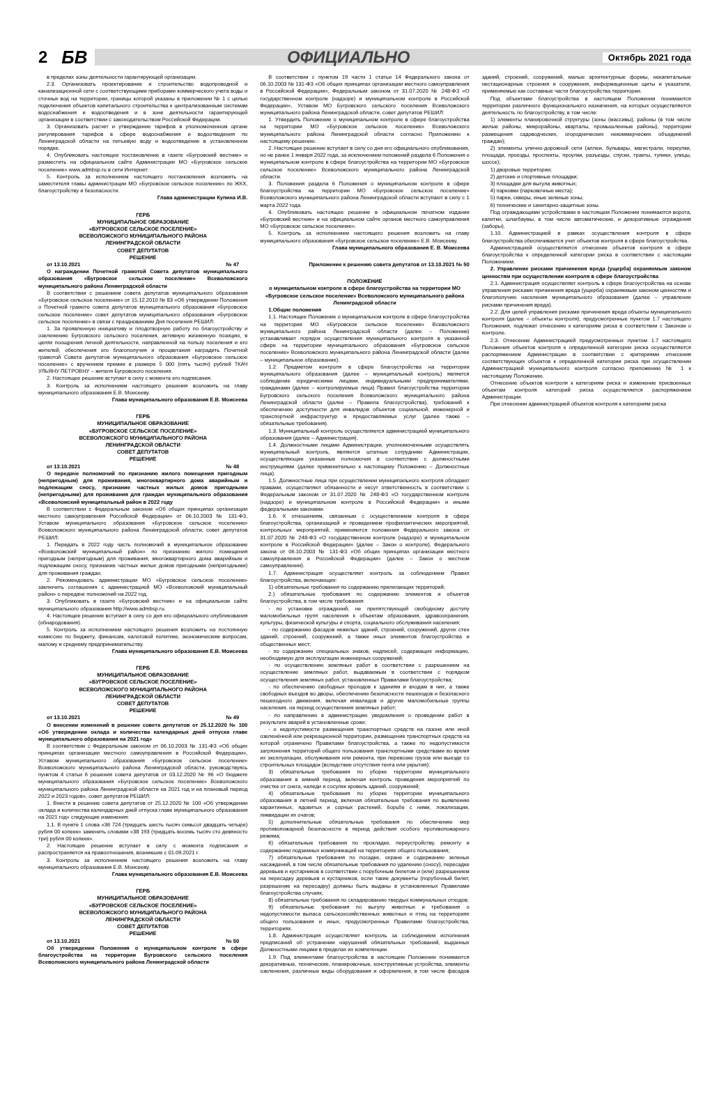2 БВ ОФИЦИАЛЬНО Октябрь 2021 года
в пределах зоны деятельности гарантирующей организации.
2.3. Организовать проектирование и строительство водопроводной и канализационной сети с соответствующими приборами коммерческого учета воды и сточных вод на территории, границы которой указаны в приложении № 1 с целью подключения объектов капитального строительства к централизованным системам водоснабжения и водоотведения и в зоне деятельности гарантирующей организации в соответствии с законодательством Российской Федерации.
3. Организовать расчет и утверждение тарифов в уполномоченном органе регулирования тарифов в сфере водоснабжения и водоотведения по Ленинградской области на питьевую воду и водоотведение в установленном порядке.
4. Опубликовать настоящее постановление в газете «Бугровский вестник» и разместить на официальном сайте Администрации МО «Бугровское сельское поселение» www.admbsp.ru в сети Интернет.
5. Контроль за исполнением настоящего постановления возложить на заместителя главы администрации МО «Бугровское сельское поселение» по ЖКХ, благоустройству и безопасности.
Глава администрации Купина И.В.
ГЕРБ
МУНИЦИПАЛЬНОЕ ОБРАЗОВАНИЕ
«БУГРОВСКОЕ СЕЛЬСКОЕ ПОСЕЛЕНИЕ»
ВСЕВОЛОЖСКОГО МУНИЦИПАЛЬНОГО РАЙОНА
ЛЕНИНГРАДСКОЙ ОБЛАСТИ
СОВЕТ ДЕПУТАТОВ
РЕШЕНИЕ
от 13.10.2021 № 47
О награждении Почетной грамотой Совета депутатов муниципального образования «Бугровское сельское поселение» Всеволожского муниципального района Ленинградской области
В соответствии с решением совета депутатов муниципального образования «Бугровское сельское поселение» от 15.12.2010 № 83 «Об утверждении Положения о Почетной грамоте совета депутатов муниципального образования «Бугровское сельское поселение» совет депутатов муниципального образования «Бугровское сельское поселение» в связи с празднованием Дня поселения РЕШИЛ:
1. За проявленную инициативу и плодотворную работу по благоустройству и озеленению Бугровского сельского поселения, активную жизненную позицию, в целях поощрения личной деятельности, направленной на пользу поселения и его жителей, обеспечения его благополучия и процветания наградить Почетной грамотой Совета депутатов муниципального образования «Бугровское сельское поселение» с вручением премии в размере 5 000 (пять тысяч) рублей ТКАЧ УЛЬЯНУ ПЕТРОВНУ – жителя Бугровского поселения.
2. Настоящее решение вступает в силу с момента его подписания.
3. Контроль за исполнением настоящего решения возложить на главу муниципального образования Е.В. Моисееву.
Глава муниципального образования Е.В. Моисеева
ГЕРБ
МУНИЦИПАЛЬНОЕ ОБРАЗОВАНИЕ
«БУГРОВСКОЕ СЕЛЬСКОЕ ПОСЕЛЕНИЕ»
ВСЕВОЛОЖСКОГО МУНИЦИПАЛЬНОГО РАЙОНА
ЛЕНИНГРАДСКОЙ ОБЛАСТИ
СОВЕТ ДЕПУТАТОВ
РЕШЕНИЕ
от 13.10.2021 № 48
О передаче полномочий по признанию жилого помещения пригодным (непригодным) для проживания, многоквартирного дома аварийным и подлежащим сносу, признание частных жилых домов пригодными (непригодными) для проживания для граждан муниципального образования «Всеволожский муниципальный район в 2022 году
В соответствии с Федеральным законом «Об общих принципах организации местного самоуправления Российской Федерации» от 06.10.2003 № 131-ФЗ, Уставом муниципального образования «Бугровское сельское поселение» Всеволожского муниципального района Ленинградской области, совет депутатов РЕШИЛ:
1. Передать в 2022 году часть полномочий в муниципальное образование «Всеволожский муниципальный район» по признанию жилого помещения пригодным (непригодным) для проживания, многоквартирного дома аварийным и подлежащим сносу, признание частных жилых домов пригодными (непригодными) для проживания граждан.
2. Рекомендовать администрации МО «Бугровское сельское поселение» заключить соглашения с администрацией МО «Всеволожский муниципальный район» о передаче полномочий на 2022 год.
3. Опубликовать в газете «Бугровский вестник» и на официальном сайте муниципального образования http://www.admbsp.ru.
4. Настоящее решение вступает в силу со дня его официального опубликования (обнародования).
5. Контроль за исполнением настоящего решения возложить на постоянную комиссию по бюджету, финансам, налоговой политике, экономическим вопросам, малому и среднему предпринимательству.
Глава муниципального образования Е.В. Моисеева
ГЕРБ
МУНИЦИПАЛЬНОЕ ОБРАЗОВАНИЕ
«БУГРОВСКОЕ СЕЛЬСКОЕ ПОСЕЛЕНИЕ»
ВСЕВОЛОЖСКОГО МУНИЦИПАЛЬНОГО РАЙОНА
ЛЕНИНГРАДСКОЙ ОБЛАСТИ
СОВЕТ ДЕПУТАТОВ
РЕШЕНИЕ
от 13.10.2021 № 49
О внесении изменений в решение совета депутатов от 25.12.2020 № 100 «Об утверждении оклада и количества календарных дней отпуска главе муниципального образования на 2021 год»
В соответствии с Федеральным законом от 06.10.2003 № 131-ФЗ «Об общих принципах организации местного самоуправления в Российской Федерации», Уставом муниципального образования «Бугровское сельское поселение» Всеволожского муниципального района Ленинградской области, руководствуясь пунктом 4 статьи 6 решения совета депутатов от 03.12.2020 № 96 «О бюджете муниципального образования «Бугровское сельское поселение» Всеволожского муниципального района Ленинградской области на 2021 год и на плановый период 2022 и 2023 годов», совет депутатов РЕШИЛ:
1. Внести в решение совета депутатов от 25.12.2020 № 100 «Об утверждении оклада и количества календарных дней отпуска главе муниципального образования на 2021 год» следующие изменения:
1.1. В пункте 1 слова «36 724 (тридцать шесть тысяч семьсот двадцать четыре) рубля 00 копеек» заменить словами «38 193 (тридцать восемь тысяч сто девяносто три) рубля 00 копеек».
2. Настоящее решение вступает в силу с момента подписания и распространяется на правоотношения, возникшие с 01.09.2021 г.
3. Контроль за исполнением настоящего решения возложить на главу муниципального образования Е.В. Моисееву.
Глава муниципального образования Е.В. Моисеева
ГЕРБ
МУНИЦИПАЛЬНОЕ ОБРАЗОВАНИЕ
«БУГРОВСКОЕ СЕЛЬСКОЕ ПОСЕЛЕНИЕ»
ВСЕВОЛОЖСКОГО МУНИЦИПАЛЬНОГО РАЙОНА
ЛЕНИНГРАДСКОЙ ОБЛАСТИ
СОВЕТ ДЕПУТАТОВ
РЕШЕНИЕ
от 13.10.2021 № 50
Об утверждении Положения о муниципальном контроле в сфере благоустройства на территории Бугровского сельского поселения Всеволожского муниципального района Ленинградской области
В соответствии с пунктом 19 части 1 статьи 14 Федерального закона от 06.10.2003 № 131-ФЗ «Об общих принципах организации местного самоуправления в Российской Федерации», Федеральным законом от 31.07.2020 № 248-ФЗ «О государственном контроле (надзоре) и муниципальном контроле в Российской Федерации», Уставом МО Бугровского сельского поселения Всеволожского муниципального района Ленинградской области, совет депутатов РЕШИЛ:
1. Утвердить Положение о муниципальном контроле в сфере благоустройства на территории МО «Бугровское сельское поселение» Всеволожского муниципального района Ленинградской области согласно Приложению к настоящему решению.
2. Настоящее решение вступает в силу со дня его официального опубликования, но не ранее 1 января 2022 года, за исключением положений раздела 6 Положения о муниципальном контроле в сфере благоустройства на территории МО «Бугровское сельское поселение» Всеволожского муниципального района Ленинградской области.
3. Положения раздела 6 Положения о муниципальном контроле в сфере благоустройства на территории МО «Бугровское сельское поселение» Всеволожского муниципального района Ленинградской области вступают в силу с 1 марта 2022 года.
4. Опубликовать настоящее решение в официальном печатном издании «Бугровский вестник» и на официальном сайте органов местного самоуправления МО «Бугровское сельское поселение».
5. Контроль за исполнением настоящего решения возложить на главу муниципального образования «Бугровское сельское поселение» Е.В. Моисееву.
Глава муниципального образования Е. В. Моисеева
Приложение к решению совета депутатов от 13.10.2021 № 50
ПОЛОЖЕНИЕ
о муниципальном контроле в сфере благоустройства на территории МО «Бугровское сельское поселение» Всеволожского муниципального района Ленинградской области
1.Общие положения
1.1. Настоящее Положение о муниципальном контроле в сфере благоустройства на территории МО «Бугровское сельское поселение» Всеволожского муниципального района Ленинградской области (далее – Положение) устанавливает порядок осуществления муниципального контроля в указанной сфере на территории муниципального образования «Бугровское сельское поселение» Всеволожского муниципального района Ленинградской области (далее – муниципальное образование).
1.2. Предметом контроля в сфере благоустройства на территории муниципального образования (далее – муниципальный контроль) является соблюдение юридическими лицами, индивидуальными предпринимателями, гражданами (далее – контролируемые лица) Правил благоустройства территории Бугровского сельского поселения Всеволожского муниципального района Ленинградской области (далее – Правила благоустройства), требований к обеспечению доступности для инвалидов объектов социальной, инженерной и транспортной инфраструктур и предоставляемых услуг (далее также – обязательные требования).
1.3. Муниципальный контроль осуществляется администрацией муниципального образования (далее – Администрация).
1.4. Должностными лицами Администрации, уполномоченными осуществлять муниципальный контроль, являются штатные сотрудники Администрации, осуществляющие указанные полномочия в соответствии с должностными инструкциями (далее применительно к настоящему Положению – Должностные лица).
1.5. Должностные лица при осуществлении муниципального контроля обладают правами, осуществляют обязанности и несут ответственность в соответствии с Федеральным законом от 31.07.2020 № 248-ФЗ «О государственном контроле (надзоре) и муниципальном контроле в Российской Федерации» и иными федеральными законами.
1.6. К отношениям, связанным с осуществлением контроля в сфере благоустройства, организацией и проведением профилактических мероприятий, контрольных мероприятий, применяются положения Федерального закона от 31.07.2020 № 248-ФЗ «О государственном контроле (надзоре) и муниципальном контроле в Российской Федерации» (далее – Закон о контроле), Федерального закона от 06.10.2003 № 131-ФЗ «Об общих принципах организации местного самоуправления в Российской Федерации» (далее – Закон о местном самоуправлении).
1.7. Администрация осуществляет контроль за соблюдением Правил благоустройства, включающих:
1) обязательные требования по содержанию прилегающих территорий;
2.) обязательные требования по содержанию элементов и объектов благоустройства, в том числе требования:
- по установке ограждений, не препятствующей свободному доступу маломобильных групп населения к объектам образования, здравоохранения, культуры, физической культуры и спорта, социального обслуживания населения;
- по содержанию фасадов нежилых зданий, строений, сооружений, других стен зданий, строений, сооружений, а также иных элементов благоустройства и общественных мест;
- по содержанию специальных знаков, надписей, содержащих информацию, необходимую для эксплуатации инженерных сооружений;
- по осуществлению земляных работ в соответствии с разрешением на осуществление земляных работ, выдаваемым в соответствии с порядком осуществления земляных работ, установленных Правилами благоустройства;
- по обеспечению свободных проходов к зданиям и входам в них, а также свободных въездов во дворы, обеспечению безопасности пешеходов и безопасного пешеходного движения, включая инвалидов и другие маломобильные группы населения, на период осуществления земляных работ;
- по направлению в администрацию уведомления о проведении работ в результате аварий в установленные сроки;
- о недопустимости размещения транспортных средств на газоне или иной озеленённой или рекреационной территории, размещение транспортных средств на которой ограничено Правилами благоустройства, а также по недопустимости загрязнения территорий общего пользования транспортными средствами во время их эксплуатации, обслуживания или ремонта, при перевозке грузов или выезде со строительных площадок (вследствие отсутствия тента или укрытия);
3) обязательные требования по уборке территории муниципального образования в зимний период, включая контроль проведения мероприятий по очистке от снега, наледи и сосулек кровель зданий, сооружений;
4) обязательные требования по уборке территории муниципального образования в летний период, включая обязательные требования по выявлению карантинных, ядовитых и сорных растений, борьбе с ними, локализации, ликвидации их очагов;
5) дополнительные обязательные требования по обеспечению мер противопожарной безопасности в период действия особого противопожарного режима;
6) обязательные требования по прокладке, переустройству, ремонту и содержанию подземных коммуникаций на территориях общего пользования;
7) обязательные требования по посадке, охране и содержанию зеленых насаждений, в том числе обязательные требования по удалению (сносу), пересадке деревьев и кустарников в соответствии с порубочным билетом и (или) разрешением на пересадку деревьев и кустарников, если такие документы (порубочный билет, разрешение на пересадку) должны быть выданы в установленных Правилами благоустройства случаях;
8) обязательные требования по складированию твердых коммунальных отходов;
9) обязательные требования по выгулу животных и требования о недопустимости выпаса сельскохозяйственных животных и птиц на территориях общего пользования и иных, предусмотренных Правилами благоустройства, территориях.
1.8. Администрация осуществляет контроль за соблюдением исполнения предписаний об устранении нарушений обязательных требований, выданных Должностными лицами в пределах их компетенции.
1.9. Под элементами благоустройства в настоящем Положении понимаются декоративные, технические, планировочные, конструктивные устройства, элементы озеленения, различные виды оборудования и оформления, в том числе фасадов зданий, строений, сооружений, малые архитектурные формы, некапитальные нестационарные строения и сооружения, информационные щиты и указатели, применяемые как составные части благоустройства территории.
Под объектами благоустройства в настоящем Положении понимаются территории различного функционального назначения, на которых осуществляется деятельность по благоустройству, в том числе:
1) элементы планировочной структуры (зоны (массивы), районы (в том числе жилые районы, микрорайоны, кварталы, промышленные районы), территории размещения садоводческих, огороднических некоммерческих объединений граждан);
2) элементы улично-дорожной сети (аллеи, бульвары, магистрали, переулки, площади, проезды, проспекты, проулки, разъезды, спуски, тракты, тупики, улицы, шоссе);
1) дворовые территории;
2) детские и спортивные площадки;
3) площадки для выгула животных;
4) парковки (парковочные места);
5) парки, скверы, иные зеленые зоны;
6) технические и санитарно-защитные зоны.
Под ограждающими устройствами в настоящем Положении понимаются ворота, калитки, шлагбаумы, в том числе автоматические, и декоративные ограждения (заборы).
1.10. Администрацией в рамках осуществления контроля в сфере благоустройства обеспечивается учет объектов контроля в сфере благоустройства.
Администрацией осуществляется отнесение объектов контроля в сфере благоустройства к определенной категории риска в соответствии с настоящим Положением.
2. Управление рисками причинения вреда (ущерба) охраняемым законом ценностям при осуществлении контроля в сфере благоустройства
2.1. Администрация осуществляет контроль в сфере благоустройства на основе управления рисками причинения вреда (ущерба) охраняемым законом ценностям и благополучию населения муниципального образования (далее – управление рисками причинения вреда).
2.2. Для целей управления рисками причинения вреда объекты муниципального контроля (далее – объекты контроля), предусмотренные пунктом 1.7 настоящего Положения, подлежат отнесению к категориям риска в соответствии с Законом о контроле.
2.3. Отнесение Администрацией предусмотренных пунктом 1.7 настоящего Положения объектов контроля к определенной категории риска осуществляется распоряжением Администрации в соответствии с критериями отнесения соответствующих объектов к определенной категории риска при осуществлении Администрацией муниципального контроля согласно приложению № 1 к настоящему Положению.
Отнесение объектов контроля к категориям риска и изменение присвоенных объектам контроля категорий риска осуществляется распоряжением Администрации.
При отнесении администрацией объектов контроля к категориям риска